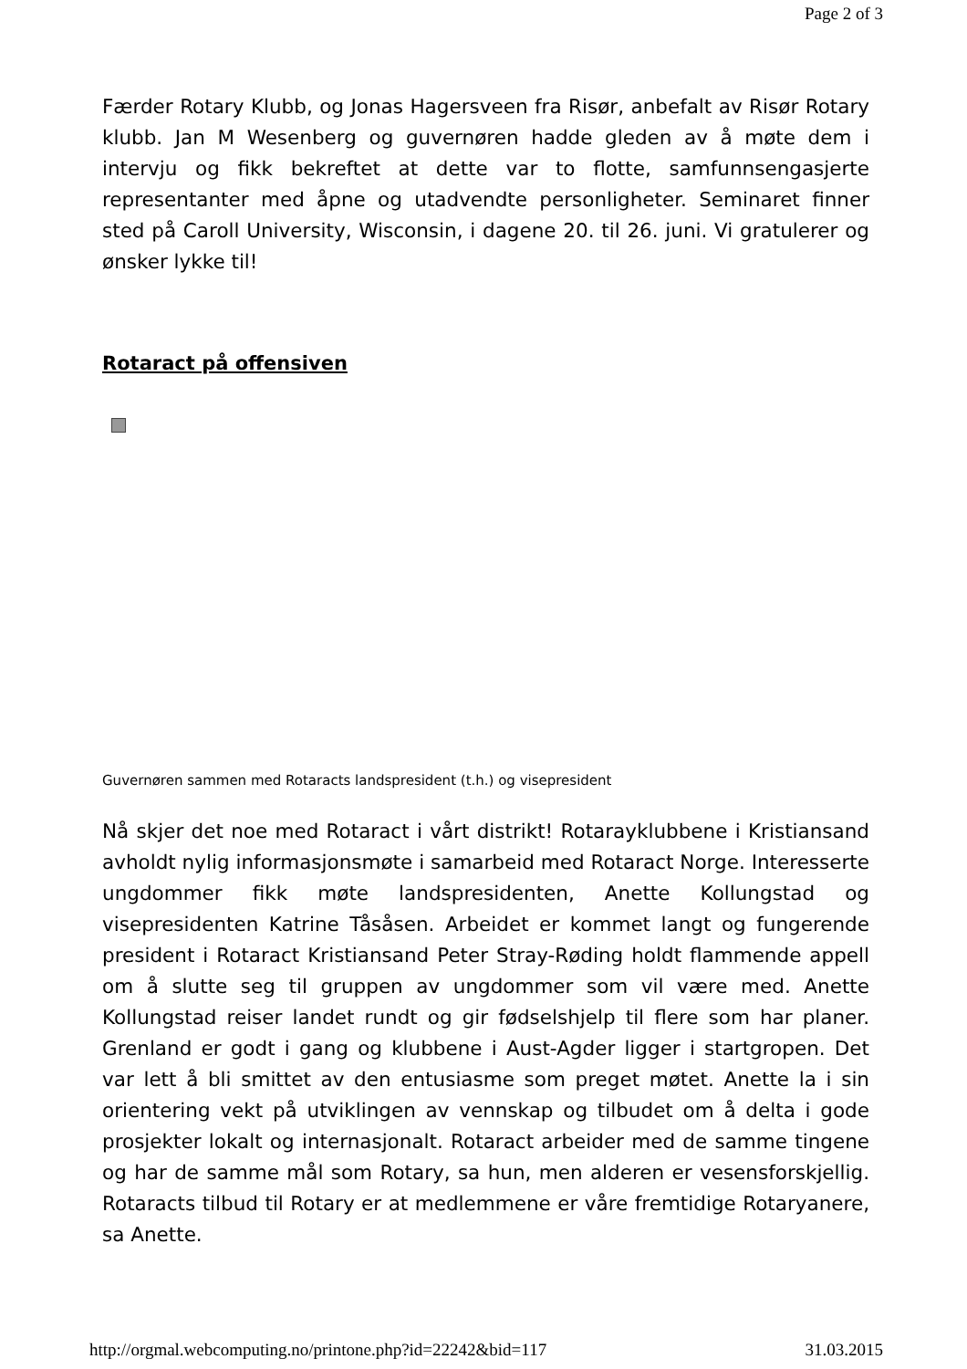Page 2 of 3
Færder Rotary Klubb, og Jonas Hagersveen fra Risør, anbefalt av Risør Rotary klubb. Jan M Wesenberg og guvernøren hadde gleden av å møte dem i intervju og fikk bekreftet at dette var to flotte, samfunnsengasjerte representanter med åpne og utadvendte personligheter. Seminaret finner sted på Caroll University, Wisconsin, i dagene 20. til 26. juni. Vi gratulerer og ønsker lykke til!
Rotaract på offensiven
Guvernøren sammen med Rotaracts landspresident (t.h.) og visepresident
Nå skjer det noe med Rotaract i vårt distrikt! Rotarayklubbene i Kristiansand avholdt nylig informasjonsmøte i samarbeid med Rotaract Norge. Interesserte ungdommer fikk møte landspresidenten, Anette Kollungstad og visepresidenten Katrine Tåsåsen. Arbeidet er kommet langt og fungerende president i Rotaract Kristiansand Peter Stray-Røding holdt flammende appell om å slutte seg til gruppen av ungdommer som vil være med. Anette Kollungstad reiser landet rundt og gir fødselshjelp til flere som har planer. Grenland er godt i gang og klubbene i Aust-Agder ligger i startgropen. Det var lett å bli smittet av den entusiasme som preget møtet. Anette la i sin orientering vekt på utviklingen av vennskap og tilbudet om å delta i gode prosjekter lokalt og internasjonalt. Rotaract arbeider med de samme tingene og har de samme mål som Rotary, sa hun, men alderen er vesensforskjellig. Rotaracts tilbud til Rotary er at medlemmene er våre fremtidige Rotaryanere, sa Anette.
http://orgmal.webcomputing.no/printone.php?id=22242&bid=117 31.03.2015